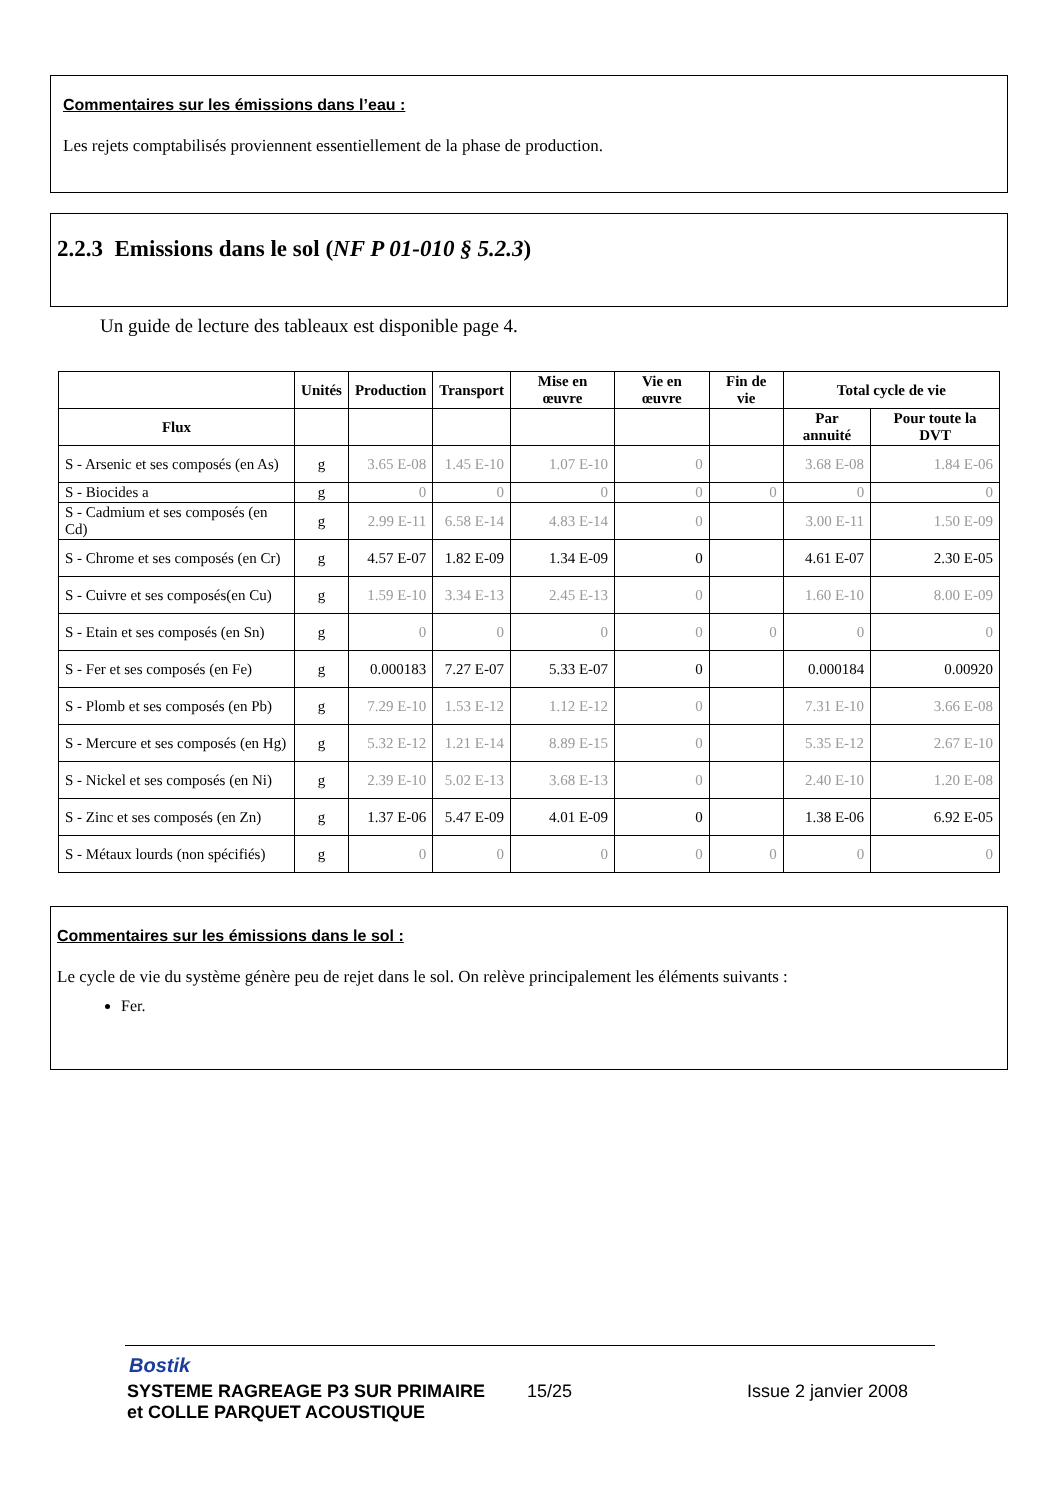Commentaires sur les émissions dans l’eau :
Les rejets comptabilisés proviennent essentiellement de la phase de production.
2.2.3 Emissions dans le sol (NF P 01-010 § 5.2.3)
Un guide de lecture des tableaux est disponible page 4.
| | Unités | Production | Transport | Mise en œuvre | Vie en œuvre | Fin de vie | Total cycle de vie | |
| --- | --- | --- | --- | --- | --- | --- | --- | --- |
| Flux | | | | | | | Par annuité | Pour toute la DVT |
| S - Arsenic et ses composés (en As) | g | 3.65 E-08 | 1.45 E-10 | 1.07 E-10 | 0 | | 3.68 E-08 | 1.84 E-06 |
| S - Biocides a | g | 0 | 0 | 0 | 0 | 0 | 0 | 0 |
| S - Cadmium et ses composés (en Cd) | g | 2.99 E-11 | 6.58 E-14 | 4.83 E-14 | 0 | | 3.00 E-11 | 1.50 E-09 |
| S - Chrome et ses composés (en Cr) | g | 4.57 E-07 | 1.82 E-09 | 1.34 E-09 | 0 | | 4.61 E-07 | 2.30 E-05 |
| S - Cuivre et ses composés(en Cu) | g | 1.59 E-10 | 3.34 E-13 | 2.45 E-13 | 0 | | 1.60 E-10 | 8.00 E-09 |
| S - Etain et ses composés (en Sn) | g | 0 | 0 | 0 | 0 | 0 | 0 | 0 |
| S - Fer et ses composés (en Fe) | g | 0.000183 | 7.27 E-07 | 5.33 E-07 | 0 | | 0.000184 | 0.00920 |
| S - Plomb et ses composés (en Pb) | g | 7.29 E-10 | 1.53 E-12 | 1.12 E-12 | 0 | | 7.31 E-10 | 3.66 E-08 |
| S - Mercure et ses composés (en Hg) | g | 5.32 E-12 | 1.21 E-14 | 8.89 E-15 | 0 | | 5.35 E-12 | 2.67 E-10 |
| S - Nickel et ses composés (en Ni) | g | 2.39 E-10 | 5.02 E-13 | 3.68 E-13 | 0 | | 2.40 E-10 | 1.20 E-08 |
| S - Zinc et ses composés (en Zn) | g | 1.37 E-06 | 5.47 E-09 | 4.01 E-09 | 0 | | 1.38 E-06 | 6.92 E-05 |
| S - Métaux lourds (non spécifiés) | g | 0 | 0 | 0 | 0 | 0 | 0 | 0 |
Commentaires sur les émissions dans le sol :
Le cycle de vie du système génère peu de rejet dans le sol. On relève principalement les éléments suivants :
Fer.
Bostik
SYSTEME RAGREAGE P3 SUR PRIMAIRE
et COLLE PARQUET ACOUSTIQUE
15/25 Issue 2 janvier 2008